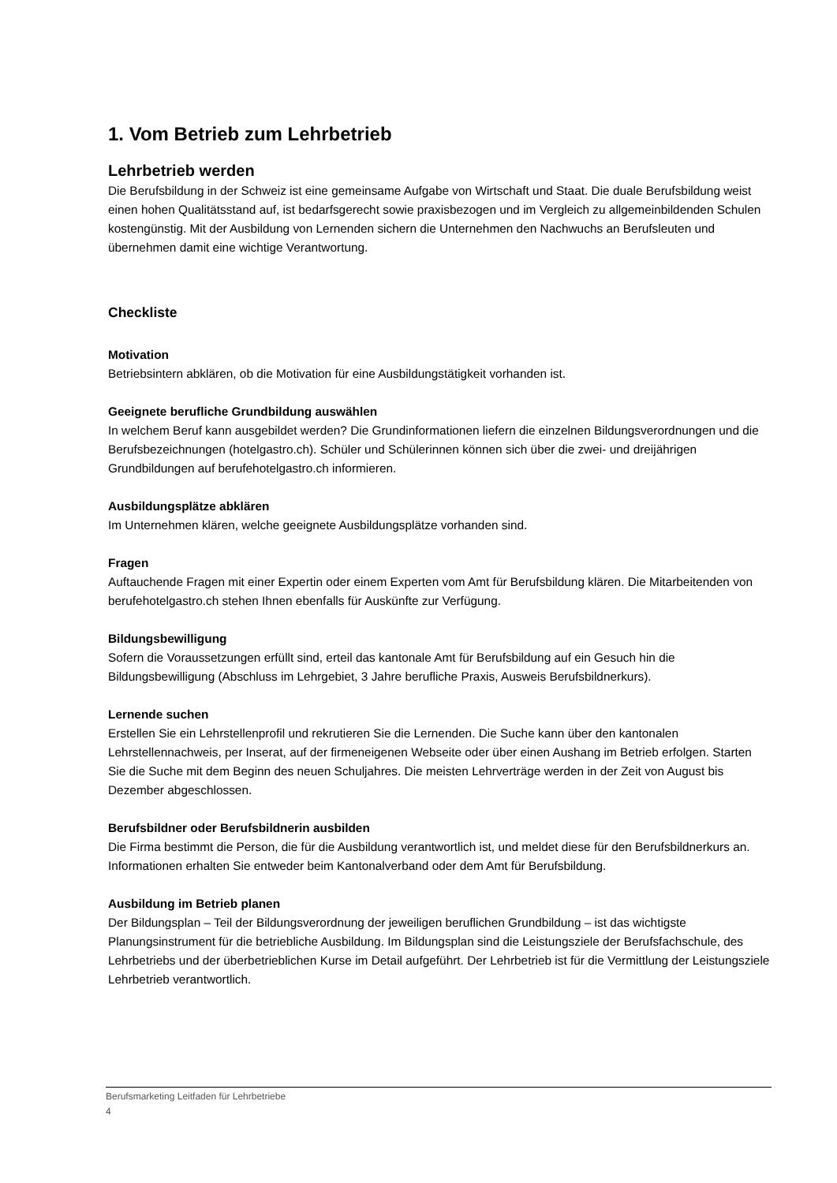1. Vom Betrieb zum Lehrbetrieb
Lehrbetrieb werden
Die Berufsbildung in der Schweiz ist eine gemeinsame Aufgabe von Wirtschaft und Staat. Die duale Berufsbildung weist einen hohen Qualitätsstand auf, ist bedarfsgerecht sowie praxisbezogen und im Vergleich zu allgemeinbildenden Schulen kostengünstig. Mit der Ausbildung von Lernenden sichern die Unternehmen den Nachwuchs an Berufsleuten und übernehmen damit eine wichtige Verantwortung.
Checkliste
Motivation
Betriebsintern abklären, ob die Motivation für eine Ausbildungstätigkeit vorhanden ist.
Geeignete berufliche Grundbildung auswählen
In welchem Beruf kann ausgebildet werden? Die Grundinformationen liefern die einzelnen Bildungsverordnungen und die Berufsbezeichnungen (hotelgastro.ch). Schüler und Schülerinnen können sich über die zwei- und dreijährigen Grundbildungen auf berufehotelgastro.ch informieren.
Ausbildungsplätze abklären
Im Unternehmen klären, welche geeignete Ausbildungsplätze vorhanden sind.
Fragen
Auftauchende Fragen mit einer Expertin oder einem Experten vom Amt für Berufsbildung klären. Die Mitarbeitenden von berufehotelgastro.ch stehen Ihnen ebenfalls für Auskünfte zur Verfügung.
Bildungsbewilligung
Sofern die Voraussetzungen erfüllt sind, erteil das kantonale Amt für Berufsbildung auf ein Gesuch hin die Bildungsbewilligung (Abschluss im Lehrgebiet, 3 Jahre berufliche Praxis, Ausweis Berufsbildnerkurs).
Lernende suchen
Erstellen Sie ein Lehrstellenprofil und rekrutieren Sie die Lernenden. Die Suche kann über den kantonalen Lehrstellennachweis, per Inserat, auf der firmeneigenen Webseite oder über einen Aushang im Betrieb erfolgen. Starten Sie die Suche mit dem Beginn des neuen Schuljahres. Die meisten Lehrverträge werden in der Zeit von August bis Dezember abgeschlossen.
Berufsbildner oder Berufsbildnerin ausbilden
Die Firma bestimmt die Person, die für die Ausbildung verantwortlich ist, und meldet diese für den Berufsbildnerkurs an. Informationen erhalten Sie entweder beim Kantonalverband oder dem Amt für Berufsbildung.
Ausbildung im Betrieb planen
Der Bildungsplan – Teil der Bildungsverordnung der jeweiligen beruflichen Grundbildung – ist das wichtigste Planungsinstrument für die betriebliche Ausbildung. Im Bildungsplan sind die Leistungsziele der Berufsfachschule, des Lehrbetriebs und der überbetrieblichen Kurse im Detail aufgeführt. Der Lehrbetrieb ist für die Vermittlung der Leistungsziele Lehrbetrieb verantwortlich.
Berufsmarketing Leitfaden für Lehrbetriebe
4